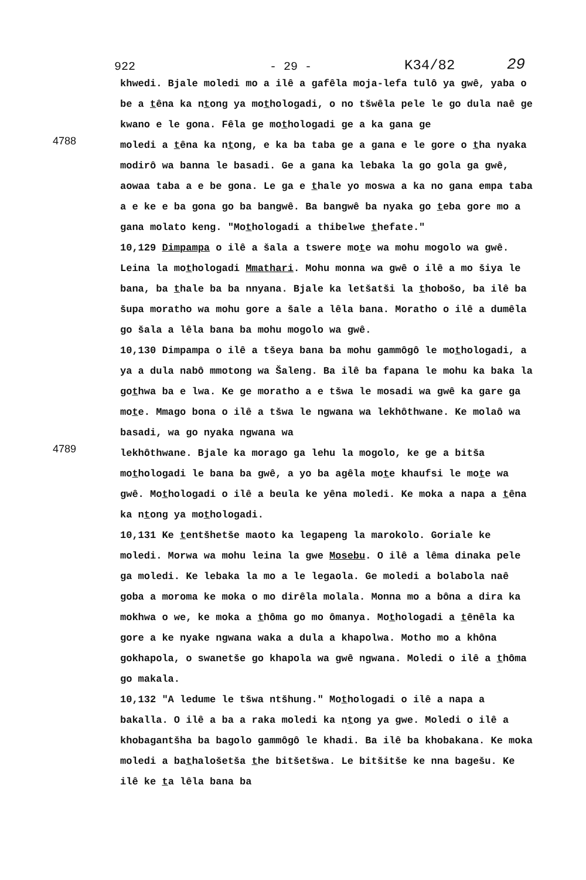922 - 29 - K34/82 29
khwedi. Bjale moledi mo a ilê a gafêla moja-lefa tulô ya gwê, yaba o be a têna ka ntong ya mothologadi, o no tšwêla pele le go dula naê ge kwano e le gona. Fêla ge mothologadi ge a ka gana ge
4788
moledi a têna ka ntong, e ka ba taba ge a gana e le gore o tha nyaka modirô wa banna le basadi. Ge a gana ka lebaka la go gola ga gwê, aowaa taba a e be gona. Le ga e thale yo moswa a ka no gana empa taba a e ke e ba gona go ba bangwê. Ba bangwê ba nyaka go teba gore mo a gana molato keng. "Mothologadi a thibelwe thefate."
10,129 Dimpampa o ilê a šala a tswere mote wa mohu mogolo wa gwê. Leina la mothologadi Mmathari. Mohu monna wa gwê o ilê a mo šiya le bana, ba thale ba ba nnyana. Bjale ka letšatši la thobošo, ba ilê ba šupa moratho wa mohu gore a šale a lêla bana. Moratho o ilê a dumêla go šala a lêla bana ba mohu mogolo wa gwê.
10,130 Dimpampa o ilê a tšeya bana ba mohu gammôgô le mothologadi, a ya a dula nabô mmotong wa Šaleng. Ba ilê ba fapana le mohu ka baka la gothwa ba e lwa. Ke ge moratho a e tšwa le mosadi wa gwê ka gare ga mote. Mmago bona o ilê a tšwa le ngwana wa lekhôthwane. Ke molaô wa basadi, wa go nyaka ngwana wa
4789
lekhôthwane. Bjale ka morago ga lehu la mogolo, ke ge a bitša mothologadi le bana ba gwê, a yo ba agêla mote khaufsi le mote wa gwê. Mothologadi o ilê a beula ke yêna moledi. Ke moka a napa a têna ka ntong ya mothologadi.
10,131 Ke tentšhetše maoto ka legapeng la marokolo. Goriale ke moledi. Morwa wa mohu leina la gwe Mosebu. O ilê a lêma dinaka pele ga moledi. Ke lebaka la mo a le legaola. Ge moledi a bolabola naê goba a moroma ke moka o mo dirêla molala. Monna mo a bôna a dira ka mokhwa o we, ke moka a thôma go mo ômanya. Mothologadi a tênêla ka gore a ke nyake ngwana waka a dula a khapolwa. Motho mo a khôna gokhapola, o swanetše go khapola wa gwê ngwana. Moledi o ilê a thôma go makala.
10,132 "A ledume le tšwa ntšhung." Mothologadi o ilê a napa a bakalla. O ilê a ba a raka moledi ka ntong ya gwe. Moledi o ilê a khobagantšha ba bagolo gammôgô le khadi. Ba ilê ba khobakana. Ke moka moledi a bathalošetša the bitšetšwa. Le bitšitše ke nna bagešu. Ke ilê ke ta lêla bana ba